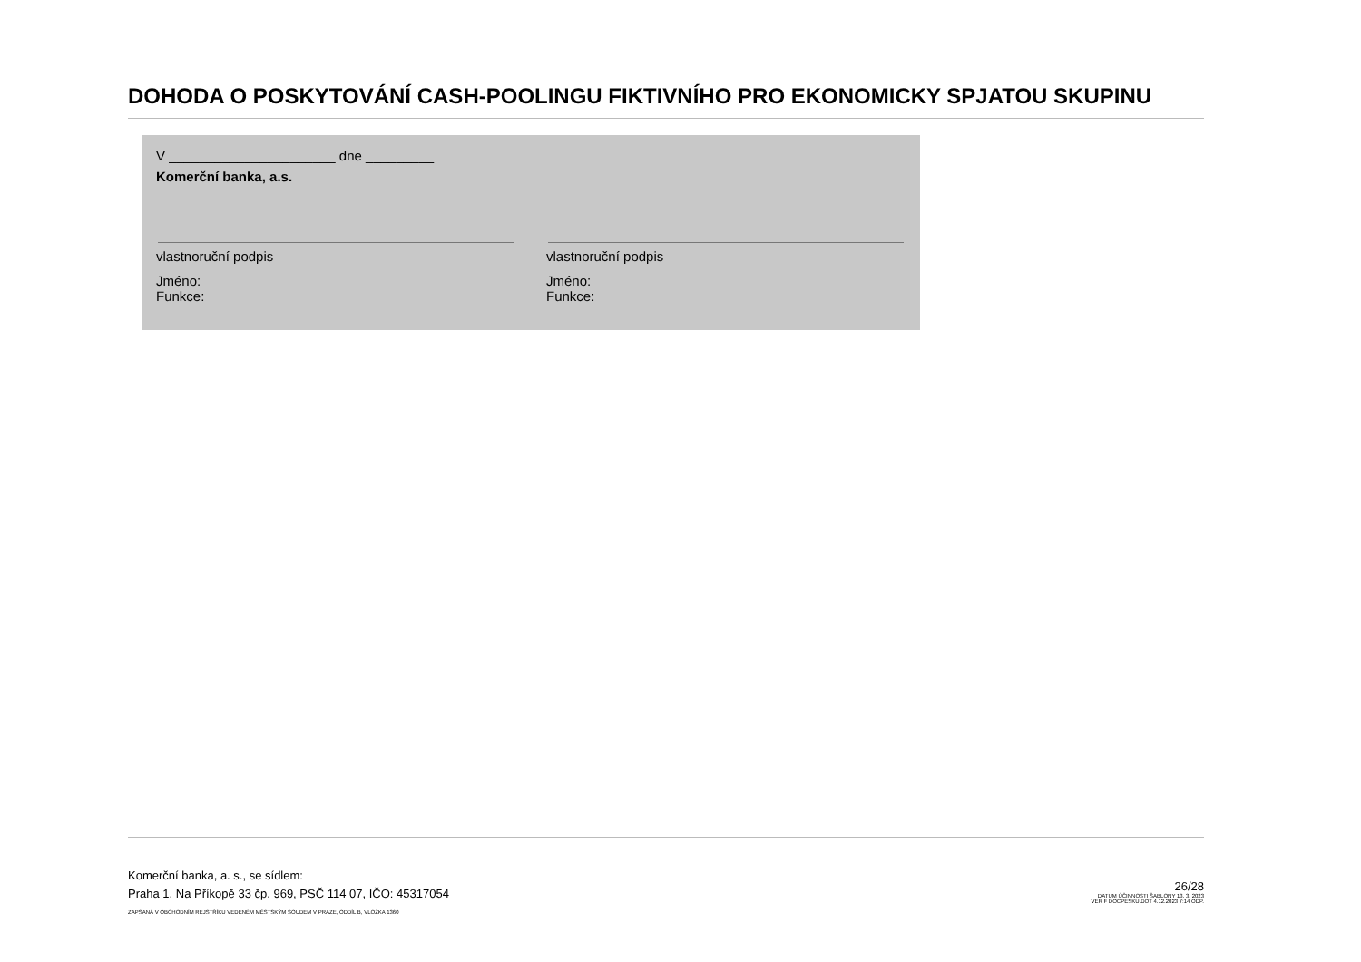DOHODA O POSKYTOVÁNÍ CASH-POOLINGU FIKTIVNÍHO PRO EKONOMICKY SPJATOU SKUPINU
V ______________________ dne _________
Komerční banka, a.s.
vlastnoruční podpis
Jméno:
Funkce:
vlastnoruční podpis
Jméno:
Funkce:
Komerční banka, a. s., se sídlem:
Praha 1, Na Příkopě 33 čp. 969, PSČ 114 07, IČO: 45317054
ZAPSANÁ V OBCHODNÍM REJSTŘÍKU VEDENÉM MĚSTSKÝM SOUDEM V PRAZE, ODDÍL B, VLOŽKA 1360
26/28
DATUM ÚČINNOSTI ŠABLONY 13. 3. 2023
VER F DOCPESKU.DOT 4.12.2023 7:14 ODP.